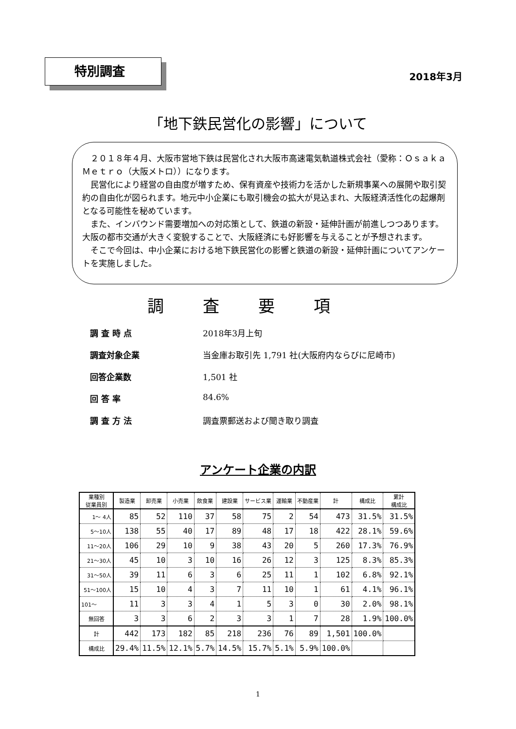特別調査
2018年3月
「地下鉄民営化の影響」について
２０１８年４月、大阪市営地下鉄は民営化され大阪市高速電気軌道株式会社（愛称：Ｏｓａｋａ Ｍｅｔｒｏ（大阪メトロ））になります。
民営化により経営の自由度が増すため、保有資産や技術力を活かした新規事業への展開や取引契約の自由化が図られます。地元中小企業にも取引機会の拡大が見込まれ、大阪経済活性化の起爆剤となる可能性を秘めています。
また、インバウンド需要増加への対応策として、鉄道の新設・延伸計画が前進しつつあります。大阪の都市交通が大きく変貌することで、大阪経済にも好影響を与えることが予想されます。
そこで今回は、中小企業における地下鉄民営化の影響と鉄道の新設・延伸計画についてアンケートを実施しました。
調査要項
調 査 時 点 2018年3月上旬
調査対象企業 当金庫お取引先 1,791 社(大阪府内ならびに尼崎市)
回答企業数 1,501 社
回 答 率 84.6%
調 査 方 法 調査票郵送および聞き取り調査
アンケート企業の内訳
| 業種別 従業員別 | 製造業 | 卸売業 | 小売業 | 飲食業 | 建設業 | サービス業 | 運輸業 | 不動産業 | 計 | 構成比 | 累計 構成比 |
| --- | --- | --- | --- | --- | --- | --- | --- | --- | --- | --- | --- |
| 1～ 4人 | 85 | 52 | 110 | 37 | 58 | 75 | 2 | 54 | 473 | 31.5% | 31.5% |
| 5～10人 | 138 | 55 | 40 | 17 | 89 | 48 | 17 | 18 | 422 | 28.1% | 59.6% |
| 11～20人 | 106 | 29 | 10 | 9 | 38 | 43 | 20 | 5 | 260 | 17.3% | 76.9% |
| 21～30人 | 45 | 10 | 3 | 10 | 16 | 26 | 12 | 3 | 125 | 8.3% | 85.3% |
| 31～50人 | 39 | 11 | 6 | 3 | 6 | 25 | 11 | 1 | 102 | 6.8% | 92.1% |
| 51～100人 | 15 | 10 | 4 | 3 | 7 | 11 | 10 | 1 | 61 | 4.1% | 96.1% |
| 101～ | 11 | 3 | 3 | 4 | 1 | 5 | 3 | 0 | 30 | 2.0% | 98.1% |
| 無回答 | 3 | 3 | 6 | 2 | 3 | 3 | 1 | 7 | 28 | 1.9% | 100.0% |
| 計 | 442 | 173 | 182 | 85 | 218 | 236 | 76 | 89 | 1,501 | 100.0% | |
| 構成比 | 29.4% | 11.5% | 12.1% | 5.7% | 14.5% | 15.7% | 5.1% | 5.9% | 100.0% | | |
1